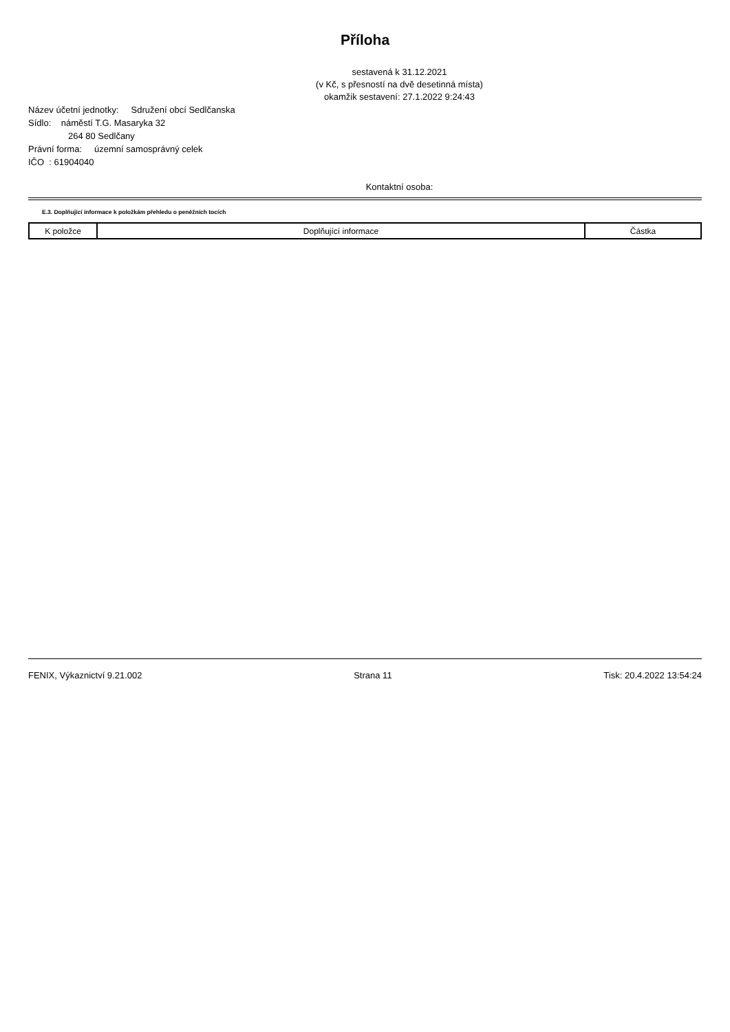Příloha
sestavená k 31.12.2021
(v Kč, s přesností na dvě desetinná místa)
okamžik sestavení: 27.1.2022 9:24:43
Název účetní jednotky: Sdružení obcí Sedlčanska
Sídlo: náměstí T.G. Masaryka 32
264 80 Sedlčany
Právní forma: územní samosprávný celek
IČO : 61904040
Kontaktní osoba:
E.3. Doplňující informace k položkám přehledu o peněžních tocích
| K položce | Doplňující informace | Částka |
| --- | --- | --- |
FENIX, Výkaznictví 9.21.002 Strana 11 Tisk: 20.4.2022 13:54:24